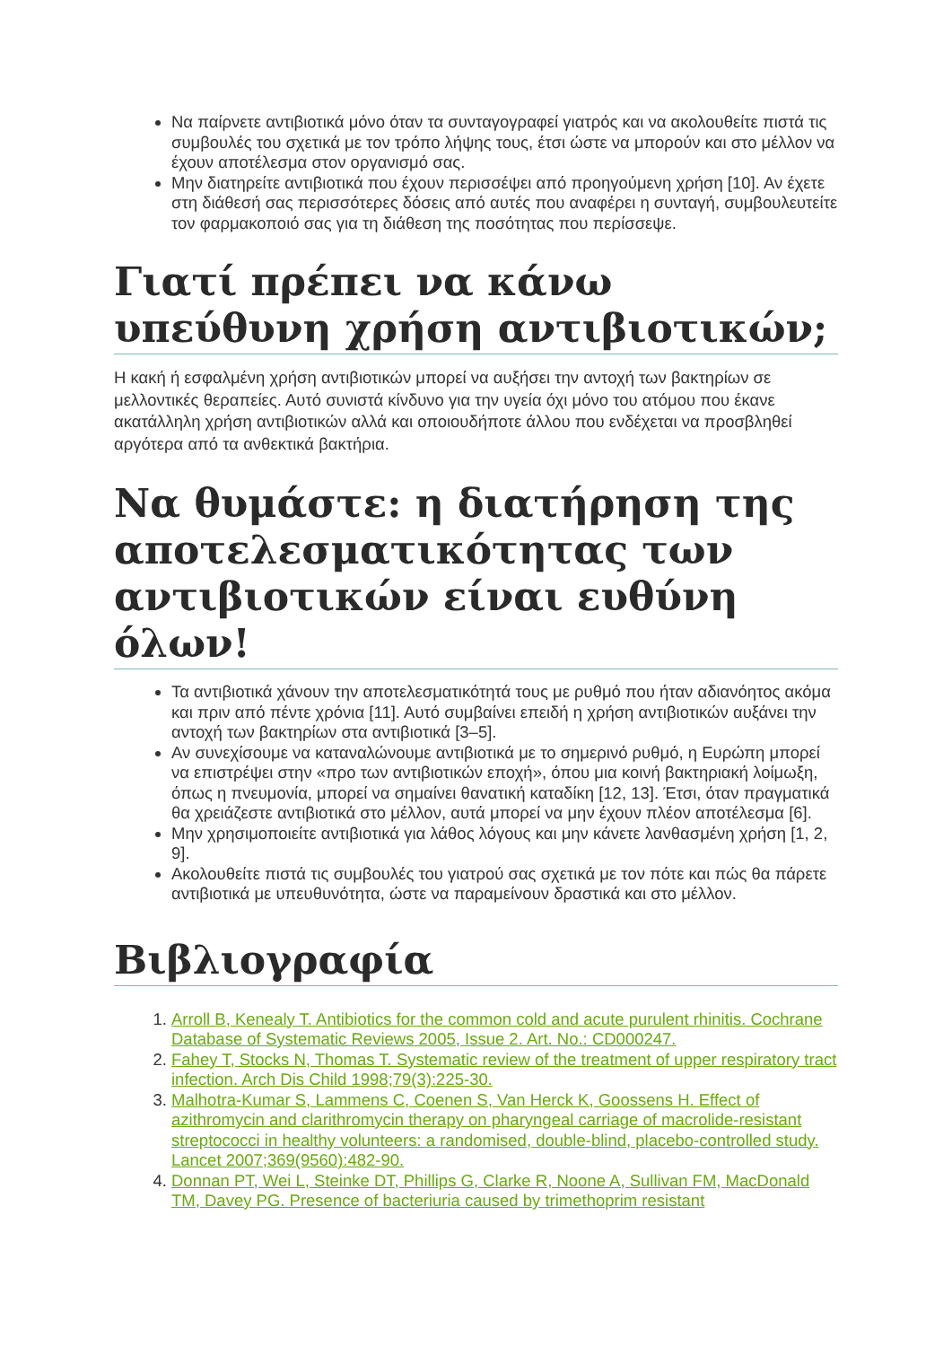Να παίρνετε αντιβιοτικά μόνο όταν τα συνταγογραφεί γιατρός και να ακολουθείτε πιστά τις συμβουλές του σχετικά με τον τρόπο λήψης τους, έτσι ώστε να μπορούν και στο μέλλον να έχουν αποτέλεσμα στον οργανισμό σας.
Μην διατηρείτε αντιβιοτικά που έχουν περισσέψει από προηγούμενη χρήση [10]. Αν έχετε στη διάθεσή σας περισσότερες δόσεις από αυτές που αναφέρει η συνταγή, συμβουλευτείτε τον φαρμακοποιό σας για τη διάθεση της ποσότητας που περίσσεψε.
Γιατί πρέπει να κάνω υπεύθυνη χρήση αντιβιοτικών;
Η κακή ή εσφαλμένη χρήση αντιβιοτικών μπορεί να αυξήσει την αντοχή των βακτηρίων σε μελλοντικές θεραπείες. Αυτό συνιστά κίνδυνο για την υγεία όχι μόνο του ατόμου που έκανε ακατάλληλη χρήση αντιβιοτικών αλλά και οποιουδήποτε άλλου που ενδέχεται να προσβληθεί αργότερα από τα ανθεκτικά βακτήρια.
Να θυμάστε: η διατήρηση της αποτελεσματικότητας των αντιβιοτικών είναι ευθύνη όλων!
Τα αντιβιοτικά χάνουν την αποτελεσματικότητά τους με ρυθμό που ήταν αδιανόητος ακόμα και πριν από πέντε χρόνια [11]. Αυτό συμβαίνει επειδή η χρήση αντιβιοτικών αυξάνει την αντοχή των βακτηρίων στα αντιβιοτικά [3–5].
Αν συνεχίσουμε να καταναλώνουμε αντιβιοτικά με το σημερινό ρυθμό, η Ευρώπη μπορεί να επιστρέψει στην «προ των αντιβιοτικών εποχή», όπου μια κοινή βακτηριακή λοίμωξη, όπως η πνευμονία, μπορεί να σημαίνει θανατική καταδίκη [12, 13]. Έτσι, όταν πραγματικά θα χρειάζεστε αντιβιοτικά στο μέλλον, αυτά μπορεί να μην έχουν πλέον αποτέλεσμα [6].
Μην χρησιμοποιείτε αντιβιοτικά για λάθος λόγους και μην κάνετε λανθασμένη χρήση [1, 2, 9].
Ακολουθείτε πιστά τις συμβουλές του γιατρού σας σχετικά με τον πότε και πώς θα πάρετε αντιβιοτικά με υπευθυνότητα, ώστε να παραμείνουν δραστικά και στο μέλλον.
Βιβλιογραφία
1. Arroll B, Kenealy T. Antibiotics for the common cold and acute purulent rhinitis. Cochrane Database of Systematic Reviews 2005, Issue 2. Art. No.: CD000247.
2. Fahey T, Stocks N, Thomas T. Systematic review of the treatment of upper respiratory tract infection. Arch Dis Child 1998;79(3):225-30.
3. Malhotra-Kumar S, Lammens C, Coenen S, Van Herck K, Goossens H. Effect of azithromycin and clarithromycin therapy on pharyngeal carriage of macrolide-resistant streptococci in healthy volunteers: a randomised, double-blind, placebo-controlled study. Lancet 2007;369(9560):482-90.
4. Donnan PT, Wei L, Steinke DT, Phillips G, Clarke R, Noone A, Sullivan FM, MacDonald TM, Davey PG. Presence of bacteriuria caused by trimethoprim resistant